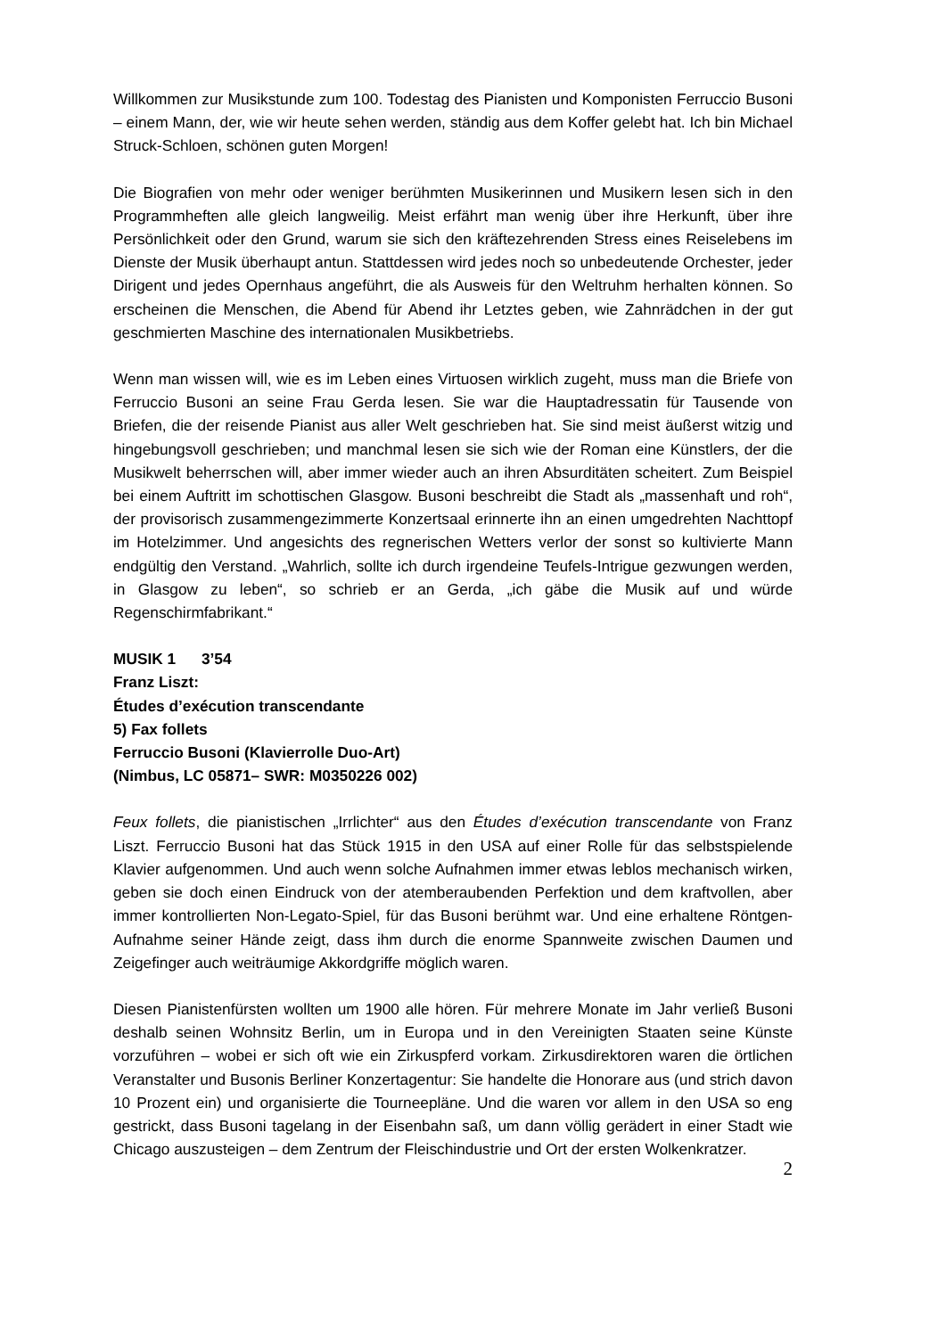Willkommen zur Musikstunde zum 100. Todestag des Pianisten und Komponisten Ferruccio Busoni – einem Mann, der, wie wir heute sehen werden, ständig aus dem Koffer gelebt hat. Ich bin Michael Struck-Schloen, schönen guten Morgen!
Die Biografien von mehr oder weniger berühmten Musikerinnen und Musikern lesen sich in den Programmheften alle gleich langweilig. Meist erfährt man wenig über ihre Herkunft, über ihre Persönlichkeit oder den Grund, warum sie sich den kräftezehrenden Stress eines Reiselebens im Dienste der Musik überhaupt antun. Stattdessen wird jedes noch so unbedeutende Orchester, jeder Dirigent und jedes Opernhaus angeführt, die als Ausweis für den Weltruhm herhalten können. So erscheinen die Menschen, die Abend für Abend ihr Letztes geben, wie Zahnrädchen in der gut geschmierten Maschine des internationalen Musikbetriebs.
Wenn man wissen will, wie es im Leben eines Virtuosen wirklich zugeht, muss man die Briefe von Ferruccio Busoni an seine Frau Gerda lesen. Sie war die Hauptadressatin für Tausende von Briefen, die der reisende Pianist aus aller Welt geschrieben hat. Sie sind meist äußerst witzig und hingebungsvoll geschrieben; und manchmal lesen sie sich wie der Roman eine Künstlers, der die Musikwelt beherrschen will, aber immer wieder auch an ihren Absurditäten scheitert. Zum Beispiel bei einem Auftritt im schottischen Glasgow. Busoni beschreibt die Stadt als „massenhaft und roh“, der provisorisch zusammengezimmerte Konzertsaal erinnerte ihn an einen umgedrehten Nachttopf im Hotelzimmer. Und angesichts des regnerischen Wetters verlor der sonst so kultivierte Mann endgültig den Verstand. „Wahrlich, sollte ich durch irgendeine Teufels-Intrigue gezwungen werden, in Glasgow zu leben“, so schrieb er an Gerda, „ich gäbe die Musik auf und würde Regenschirmfabrikant.“
MUSIK 1 3’54
Franz Liszt:
Études d’exécution transcendante
5) Fax follets
Ferruccio Busoni (Klavierrolle Duo-Art)
(Nimbus, LC 05871– SWR: M0350226 002)
Feux follets, die pianistischen „Irrlichter“ aus den Études d’exécution transcendante von Franz Liszt. Ferruccio Busoni hat das Stück 1915 in den USA auf einer Rolle für das selbstspielende Klavier aufgenommen. Und auch wenn solche Aufnahmen immer etwas leblos mechanisch wirken, geben sie doch einen Eindruck von der atemberaubenden Perfektion und dem kraftvollen, aber immer kontrollierten Non-Legato-Spiel, für das Busoni berühmt war. Und eine erhaltene Röntgen-Aufnahme seiner Hände zeigt, dass ihm durch die enorme Spannweite zwischen Daumen und Zeigefinger auch weiträumige Akkordgriffe möglich waren.
Diesen Pianistenfürsten wollten um 1900 alle hören. Für mehrere Monate im Jahr verließ Busoni deshalb seinen Wohnsitz Berlin, um in Europa und in den Vereinigten Staaten seine Künste vorzuführen – wobei er sich oft wie ein Zirkuspferd vorkam. Zirkusdirektoren waren die örtlichen Veranstalter und Busonis Berliner Konzertagentur: Sie handelte die Honorare aus (und strich davon 10 Prozent ein) und organisierte die Tourneepläne. Und die waren vor allem in den USA so eng gestrickt, dass Busoni tagelang in der Eisenbahn saß, um dann völlig gerädert in einer Stadt wie Chicago auszusteigen – dem Zentrum der Fleischindustrie und Ort der ersten Wolkenkratzer.
2